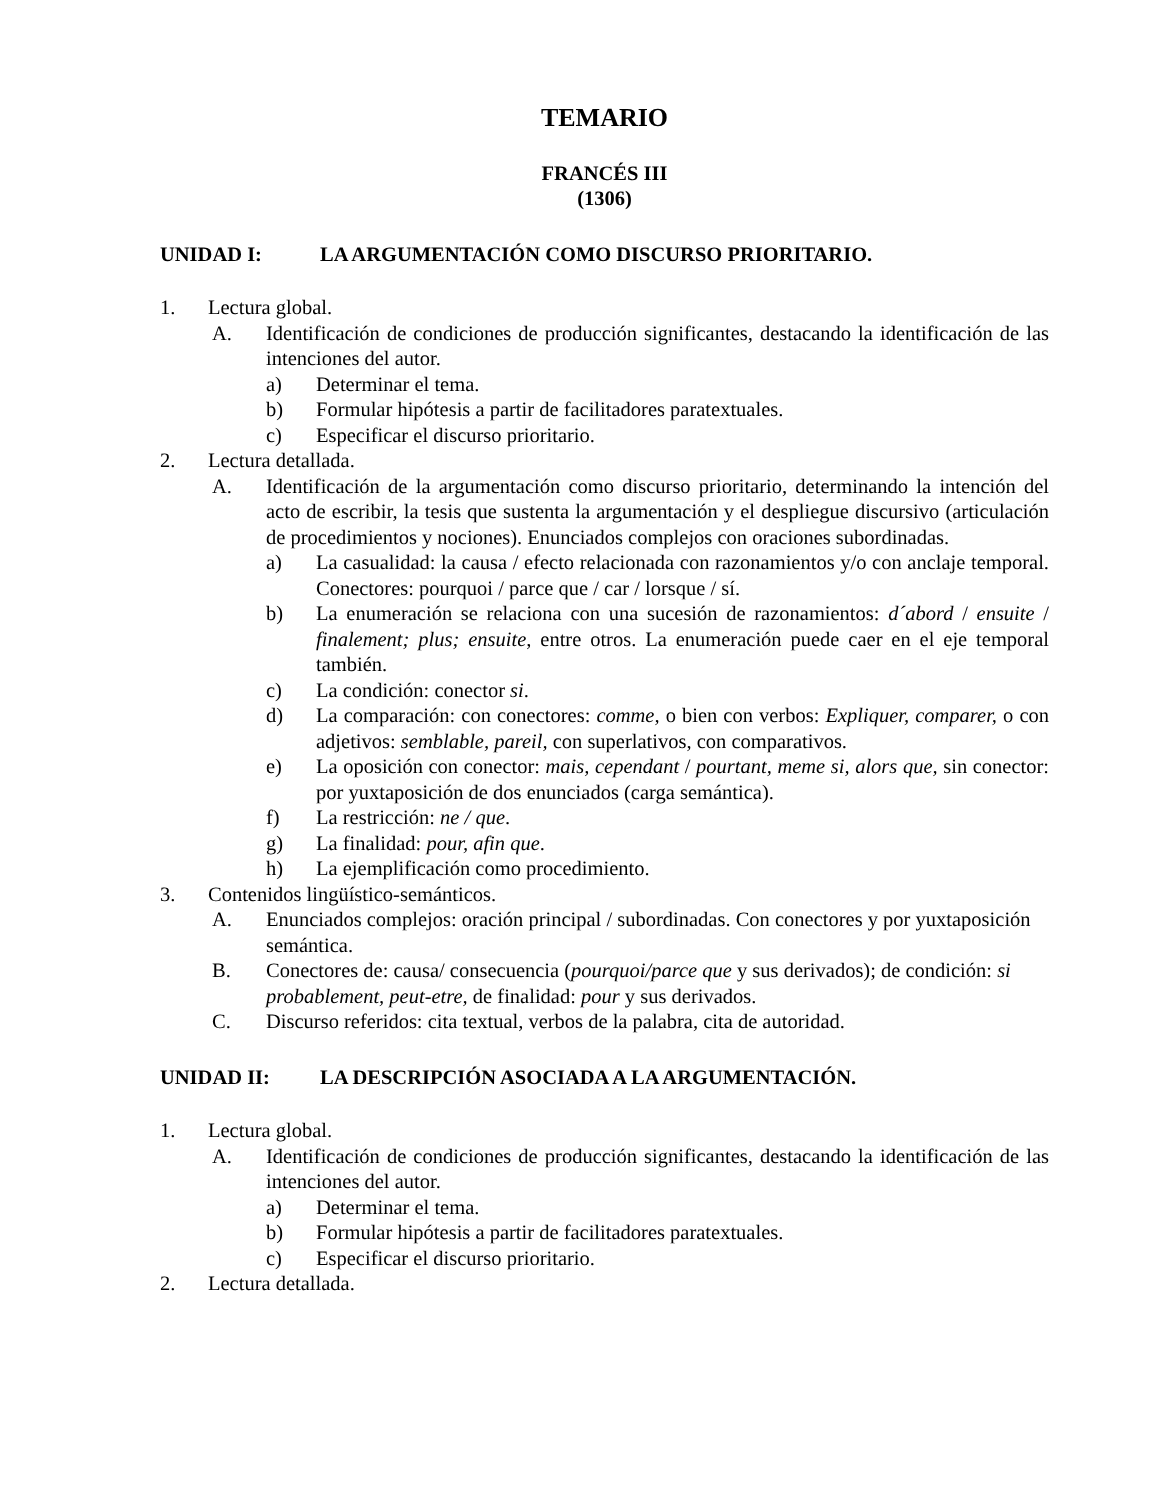TEMARIO
FRANCÉS III
(1306)
UNIDAD I: LA ARGUMENTACIÓN COMO DISCURSO PRIORITARIO.
1. Lectura global.
A. Identificación de condiciones de producción significantes, destacando la identificación de las intenciones del autor.
a) Determinar el tema.
b) Formular hipótesis a partir de facilitadores paratextuales.
c) Especificar el discurso prioritario.
2. Lectura detallada.
A. Identificación de la argumentación como discurso prioritario, determinando la intención del acto de escribir, la tesis que sustenta la argumentación y el despliegue discursivo (articulación de procedimientos y nociones). Enunciados complejos con oraciones subordinadas.
a) La casualidad: la causa / efecto relacionada con razonamientos y/o con anclaje temporal. Conectores: pourquoi / parce que / car / lorsque / sí.
b) La enumeración se relaciona con una sucesión de razonamientos: d´abord / ensuite / finalement; plus; ensuite, entre otros. La enumeración puede caer en el eje temporal también.
c) La condición: conector si.
d) La comparación: con conectores: comme, o bien con verbos: Expliquer, comparer, o con adjetivos: semblable, pareil, con superlativos, con comparativos.
e) La oposición con conector: mais, cependant / pourtant, meme si, alors que, sin conector: por yuxtaposición de dos enunciados (carga semántica).
f) La restricción: ne / que.
g) La finalidad: pour, afin que.
h) La ejemplificación como procedimiento.
3. Contenidos lingüístico-semánticos.
A. Enunciados complejos: oración principal / subordinadas. Con conectores y por yuxtaposición semántica.
B. Conectores de: causa/ consecuencia (pourquoi/parce que y sus derivados); de condición: si probablement, peut-etre, de finalidad: pour y sus derivados.
C. Discurso referidos: cita textual, verbos de la palabra, cita de autoridad.
UNIDAD II: LA DESCRIPCIÓN ASOCIADA A LA ARGUMENTACIÓN.
1. Lectura global.
A. Identificación de condiciones de producción significantes, destacando la identificación de las intenciones del autor.
a) Determinar el tema.
b) Formular hipótesis a partir de facilitadores paratextuales.
c) Especificar el discurso prioritario.
2. Lectura detallada.